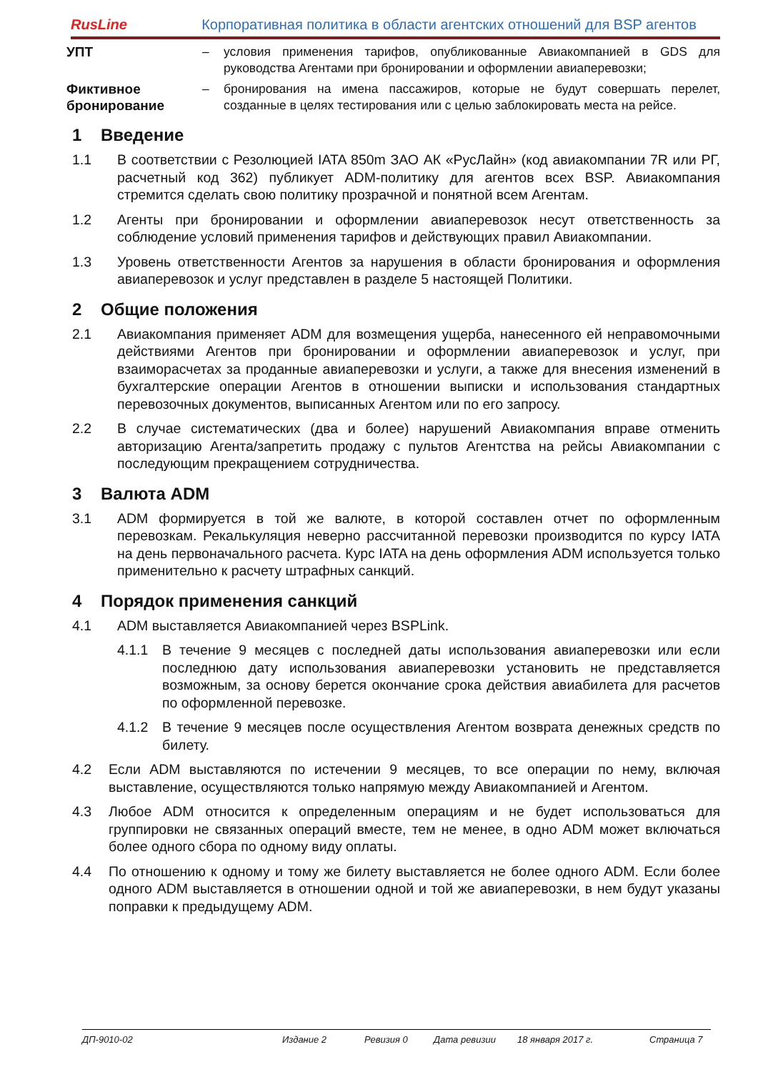RusLine
Корпоративная политика в области агентских отношений для BSP агентов
УПТ – условия применения тарифов, опубликованные Авиакомпанией в GDS для руководства Агентами при бронировании и оформлении авиаперевозки;
Фиктивное бронирование
– бронирования на имена пассажиров, которые не будут совершать перелет, созданные в целях тестирования или с целью заблокировать места на рейсе.
1 Введение
1.1 В соответствии с Резолюцией IATA 850m ЗАО АК «РусЛайн» (код авиакомпании 7R или РГ, расчетный код 362) публикует ADM-политику для агентов всех BSP. Авиакомпания стремится сделать свою политику прозрачной и понятной всем Агентам.
1.2 Агенты при бронировании и оформлении авиаперевозок несут ответственность за соблюдение условий применения тарифов и действующих правил Авиакомпании.
1.3 Уровень ответственности Агентов за нарушения в области бронирования и оформления авиаперевозок и услуг представлен в разделе 5 настоящей Политики.
2 Общие положения
2.1 Авиакомпания применяет ADM для возмещения ущерба, нанесенного ей неправомочными действиями Агентов при бронировании и оформлении авиаперевозок и услуг, при взаиморасчетах за проданные авиаперевозки и услуги, а также для внесения изменений в бухгалтерские операции Агентов в отношении выписки и использования стандартных перевозочных документов, выписанных Агентом или по его запросу.
2.2 В случае систематических (два и более) нарушений Авиакомпания вправе отменить авторизацию Агента/запретить продажу с пультов Агентства на рейсы Авиакомпании с последующим прекращением сотрудничества.
3 Валюта ADM
3.1 ADM формируется в той же валюте, в которой составлен отчет по оформленным перевозкам. Рекалькуляция неверно рассчитанной перевозки производится по курсу IATA на день первоначального расчета. Курс IATA на день оформления ADM используется только применительно к расчету штрафных санкций.
4 Порядок применения санкций
4.1 ADM выставляется Авиакомпанией через BSPLink.
4.1.1 В течение 9 месяцев с последней даты использования авиаперевозки или если последнюю дату использования авиаперевозки установить не представляется возможным, за основу берется окончание срока действия авиабилета для расчетов по оформленной перевозке.
4.1.2 В течение 9 месяцев после осуществления Агентом возврата денежных средств по билету.
4.2 Если ADM выставляются по истечении 9 месяцев, то все операции по нему, включая выставление, осуществляются только напрямую между Авиакомпанией и Агентом.
4.3 Любое ADM относится к определенным операциям и не будет использоваться для группировки не связанных операций вместе, тем не менее, в одно ADM может включаться более одного сбора по одному виду оплаты.
4.4 По отношению к одному и тому же билету выставляется не более одного ADM. Если более одного ADM выставляется в отношении одной и той же авиаперевозки, в нем будут указаны поправки к предыдущему ADM.
ДП-9010-02 Издание 2 Ревизия 0 Дата ревизии 18 января 2017 г. Страница 7